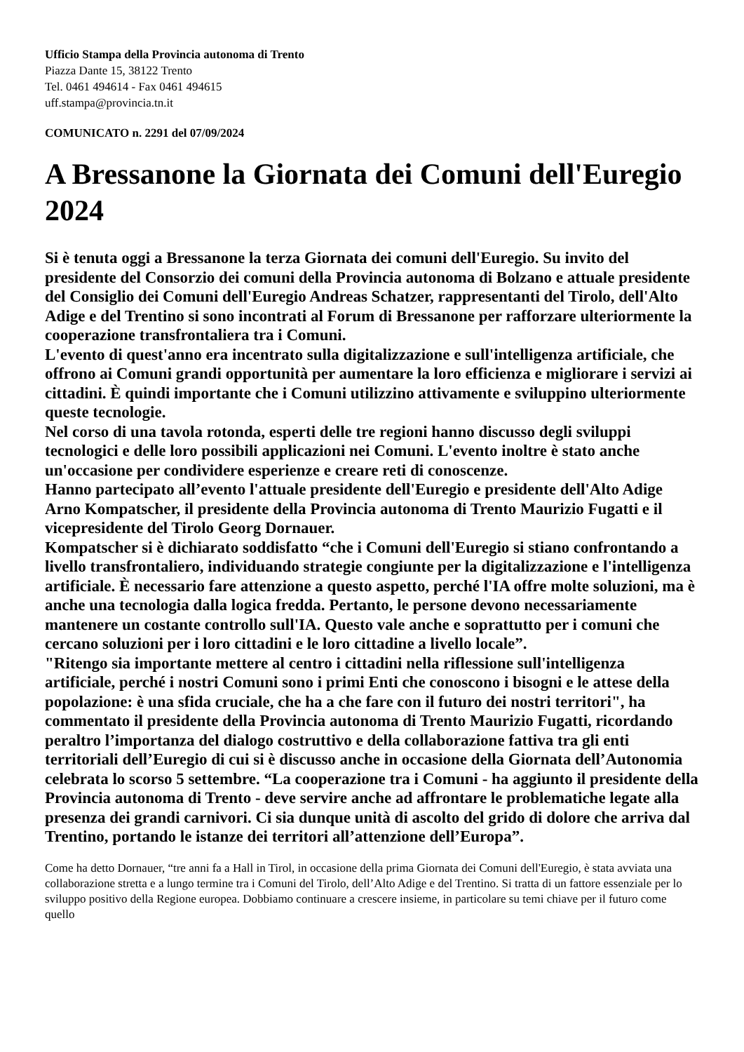Ufficio Stampa della Provincia autonoma di Trento
Piazza Dante 15, 38122 Trento
Tel. 0461 494614 - Fax 0461 494615
uff.stampa@provincia.tn.it
COMUNICATO n. 2291 del 07/09/2024
A Bressanone la Giornata dei Comuni dell'Euregio 2024
Si è tenuta oggi a Bressanone la terza Giornata dei comuni dell'Euregio. Su invito del presidente del Consorzio dei comuni della Provincia autonoma di Bolzano e attuale presidente del Consiglio dei Comuni dell'Euregio Andreas Schatzer, rappresentanti del Tirolo, dell'Alto Adige e del Trentino si sono incontrati al Forum di Bressanone per rafforzare ulteriormente la cooperazione transfrontaliera tra i Comuni.
L'evento di quest'anno era incentrato sulla digitalizzazione e sull'intelligenza artificiale, che offrono ai Comuni grandi opportunità per aumentare la loro efficienza e migliorare i servizi ai cittadini. È quindi importante che i Comuni utilizzino attivamente e sviluppino ulteriormente queste tecnologie.
Nel corso di una tavola rotonda, esperti delle tre regioni hanno discusso degli sviluppi tecnologici e delle loro possibili applicazioni nei Comuni. L'evento inoltre è stato anche un'occasione per condividere esperienze e creare reti di conoscenze.
Hanno partecipato all’evento l'attuale presidente dell'Euregio e presidente dell'Alto Adige Arno Kompatscher, il presidente della Provincia autonoma di Trento Maurizio Fugatti e il vicepresidente del Tirolo Georg Dornauer.
Kompatscher si è dichiarato soddisfatto “che i Comuni dell'Euregio si stiano confrontando a livello transfrontaliero, individuando strategie congiunte per la digitalizzazione e l'intelligenza artificiale. È necessario fare attenzione a questo aspetto, perché l'IA offre molte soluzioni, ma è anche una tecnologia dalla logica fredda. Pertanto, le persone devono necessariamente mantenere un costante controllo sull'IA. Questo vale anche e soprattutto per i comuni che cercano soluzioni per i loro cittadini e le loro cittadine a livello locale”.
"Ritengo sia importante mettere al centro i cittadini nella riflessione sull'intelligenza artificiale, perché i nostri Comuni sono i primi Enti che conoscono i bisogni e le attese della popolazione: è una sfida cruciale, che ha a che fare con il futuro dei nostri territori", ha commentato il presidente della Provincia autonoma di Trento Maurizio Fugatti, ricordando peraltro l’importanza del dialogo costruttivo e della collaborazione fattiva tra gli enti territoriali dell’Euregio di cui si è discusso anche in occasione della Giornata dell’Autonomia celebrata lo scorso 5 settembre. “La cooperazione tra i Comuni - ha aggiunto il presidente della Provincia autonoma di Trento - deve servire anche ad affrontare le problematiche legate alla presenza dei grandi carnivori. Ci sia dunque unità di ascolto del grido di dolore che arriva dal Trentino, portando le istanze dei territori all’attenzione dell’Europa”.
Come ha detto Dornauer, “tre anni fa a Hall in Tirol, in occasione della prima Giornata dei Comuni dell'Euregio, è stata avviata una collaborazione stretta e a lungo termine tra i Comuni del Tirolo, dell’Alto Adige e del Trentino. Si tratta di un fattore essenziale per lo sviluppo positivo della Regione europea. Dobbiamo continuare a crescere insieme, in particolare su temi chiave per il futuro come quello